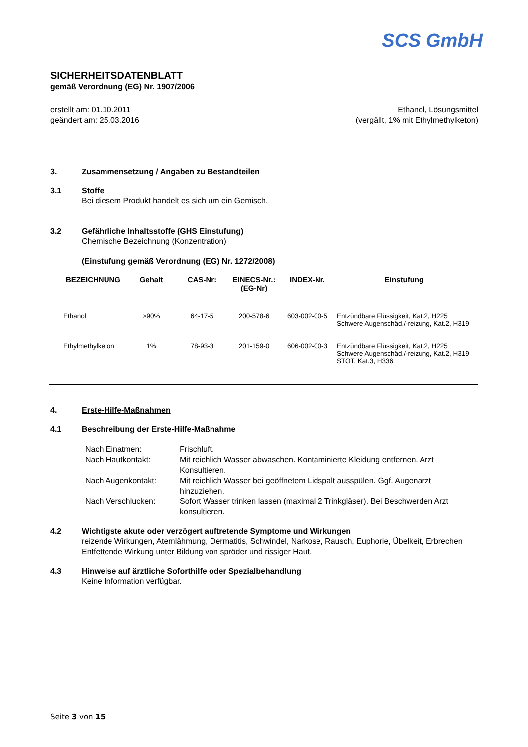SCS GmbH
SICHERHEITSDATENBLATT
gemäß Verordnung (EG) Nr. 1907/2006
erstellt am: 01.10.2011
geändert am: 25.03.2016
Ethanol, Lösungsmittel
(vergällt, 1% mit Ethylmethylketon)
3. Zusammensetzung / Angaben zu Bestandteilen
3.1 Stoffe
Bei diesem Produkt handelt es sich um ein Gemisch.
3.2 Gefährliche Inhaltsstoffe (GHS Einstufung)
Chemische Bezeichnung (Konzentration)
(Einstufung gemäß Verordnung (EG) Nr. 1272/2008)
| BEZEICHNUNG | Gehalt | CAS-Nr: | EINECS-Nr.: (EG-Nr) | INDEX-Nr. | Einstufung |
| --- | --- | --- | --- | --- | --- |
| Ethanol | >90% | 64-17-5 | 200-578-6 | 603-002-00-5 | Entzündbare Flüssigkeit, Kat.2, H225 Schwere Augenschäd./-reizung, Kat.2, H319 |
| Ethylmethylketon | 1% | 78-93-3 | 201-159-0 | 606-002-00-3 | Entzündbare Flüssigkeit, Kat.2, H225 Schwere Augenschäd./-reizung, Kat.2, H319 STOT, Kat.3, H336 |
4. Erste-Hilfe-Maßnahmen
4.1 Beschreibung der Erste-Hilfe-Maßnahme
| Nach Einatmen: | Frischluft. |
| Nach Hautkontakt: | Mit reichlich Wasser abwaschen. Kontaminierte Kleidung entfernen. Arzt Konsultieren. |
| Nach Augenkontakt: | Mit reichlich Wasser bei geöffnetem Lidspalt ausspülen. Ggf. Augenarzt hinzuziehen. |
| Nach Verschlucken: | Sofort Wasser trinken lassen (maximal 2 Trinkgläser). Bei Beschwerden Arzt konsultieren. |
4.2 Wichtigste akute oder verzögert auftretende Symptome und Wirkungen
reizende Wirkungen, Atemlähmung, Dermatitis, Schwindel, Narkose, Rausch, Euphorie, Übelkeit, Erbrechen
Entfettende Wirkung unter Bildung von spröder und rissiger Haut.
4.3 Hinweise auf ärztliche Soforthilfe oder Spezialbehandlung
Keine Information verfügbar.
Seite 3 von 15